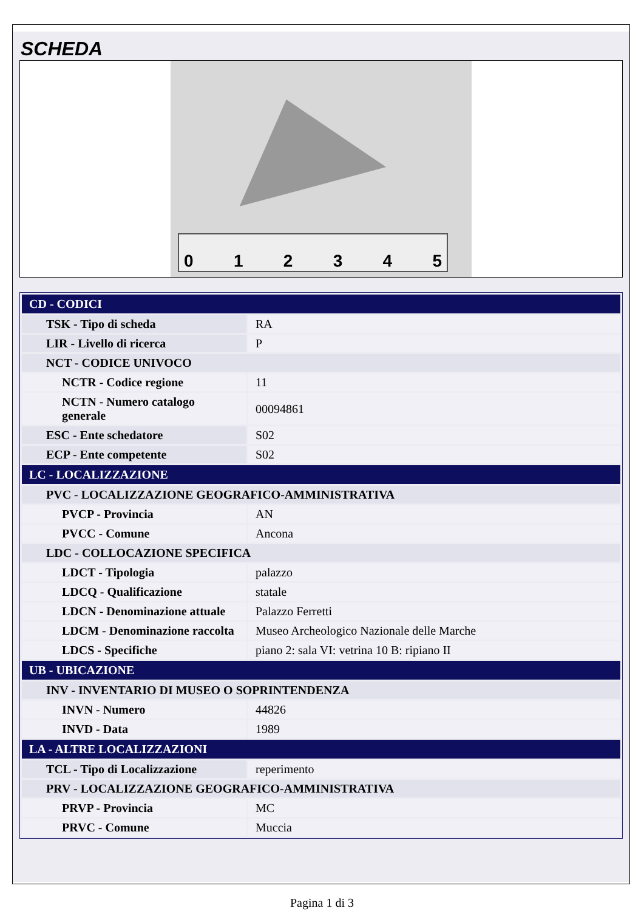SCHEDA
012345
| CD - CODICI | |
| TSK - Tipo di scheda | RA |
| LIR - Livello di ricerca | P |
| NCT - CODICE UNIVOCO | |
| NCTR - Codice regione | 11 |
| NCTN - Numero catalogo generale | 00094861 |
| ESC - Ente schedatore | S02 |
| ECP - Ente competente | S02 |
| LC - LOCALIZZAZIONE | |
| PVC - LOCALIZZAZIONE GEOGRAFICO-AMMINISTRATIVA | |
| PVCP - Provincia | AN |
| PVCC - Comune | Ancona |
| LDC - COLLOCAZIONE SPECIFICA | |
| LDCT - Tipologia | palazzo |
| LDCQ - Qualificazione | statale |
| LDCN - Denominazione attuale | Palazzo Ferretti |
| LDCM - Denominazione raccolta | Museo Archeologico Nazionale delle Marche |
| LDCS - Specifiche | piano 2: sala VI: vetrina 10 B: ripiano II |
| UB - UBICAZIONE | |
| INV - INVENTARIO DI MUSEO O SOPRINTENDENZA | |
| INVN - Numero | 44826 |
| INVD - Data | 1989 |
| LA - ALTRE LOCALIZZAZIONI | |
| TCL - Tipo di Localizzazione | reperimento |
| PRV - LOCALIZZAZIONE GEOGRAFICO-AMMINISTRATIVA | |
| PRVP - Provincia | MC |
| PRVC - Comune | Muccia |
Pagina 1 di 3